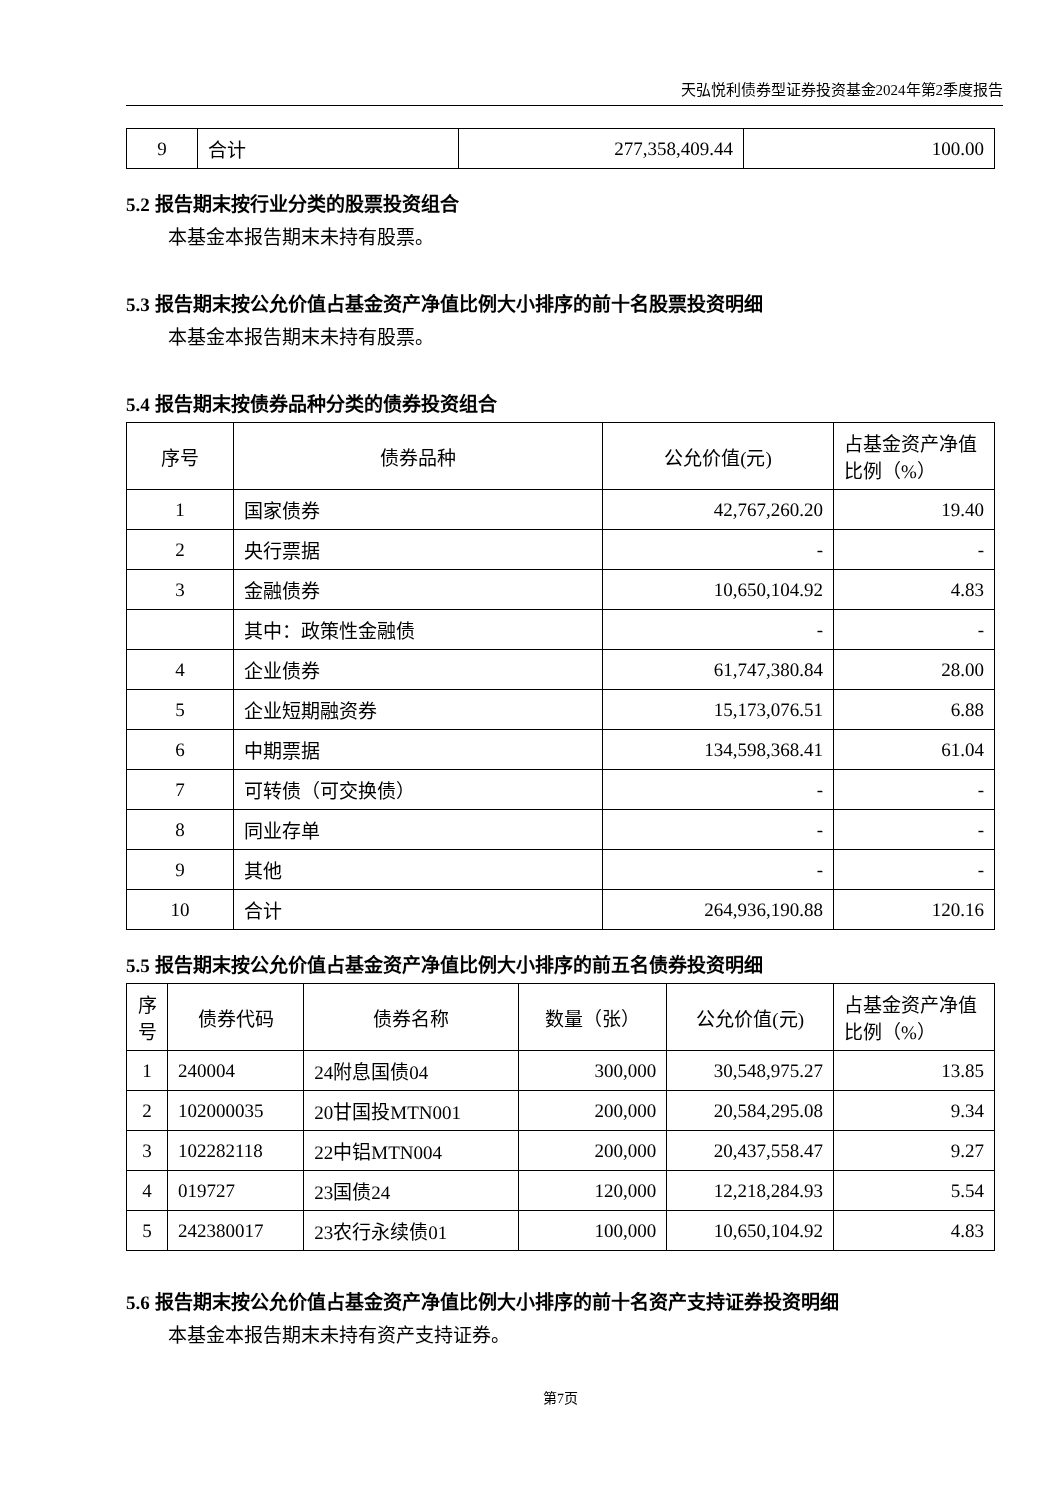天弘悦利债券型证券投资基金2024年第2季度报告
| 9 | 合计 | 277,358,409.44 | 100.00 |
5.2 报告期末按行业分类的股票投资组合
本基金本报告期末未持有股票。
5.3 报告期末按公允价值占基金资产净值比例大小排序的前十名股票投资明细
本基金本报告期末未持有股票。
5.4 报告期末按债券品种分类的债券投资组合
| 序号 | 债券品种 | 公允价值(元) | 占基金资产净值比例（%） |
| --- | --- | --- | --- |
| 1 | 国家债券 | 42,767,260.20 | 19.40 |
| 2 | 央行票据 | - | - |
| 3 | 金融债券 | 10,650,104.92 | 4.83 |
| | 其中：政策性金融债 | - | - |
| 4 | 企业债券 | 61,747,380.84 | 28.00 |
| 5 | 企业短期融资券 | 15,173,076.51 | 6.88 |
| 6 | 中期票据 | 134,598,368.41 | 61.04 |
| 7 | 可转债（可交换债） | - | - |
| 8 | 同业存单 | - | - |
| 9 | 其他 | - | - |
| 10 | 合计 | 264,936,190.88 | 120.16 |
5.5 报告期末按公允价值占基金资产净值比例大小排序的前五名债券投资明细
| 序号 | 债券代码 | 债券名称 | 数量（张） | 公允价值(元) | 占基金资产净值比例（%） |
| --- | --- | --- | --- | --- | --- |
| 1 | 240004 | 24附息国债04 | 300,000 | 30,548,975.27 | 13.85 |
| 2 | 102000035 | 20甘国投MTN001 | 200,000 | 20,584,295.08 | 9.34 |
| 3 | 102282118 | 22中铝MTN004 | 200,000 | 20,437,558.47 | 9.27 |
| 4 | 019727 | 23国债24 | 120,000 | 12,218,284.93 | 5.54 |
| 5 | 242380017 | 23农行永续债01 | 100,000 | 10,650,104.92 | 4.83 |
5.6 报告期末按公允价值占基金资产净值比例大小排序的前十名资产支持证券投资明细
本基金本报告期末未持有资产支持证券。
第7页